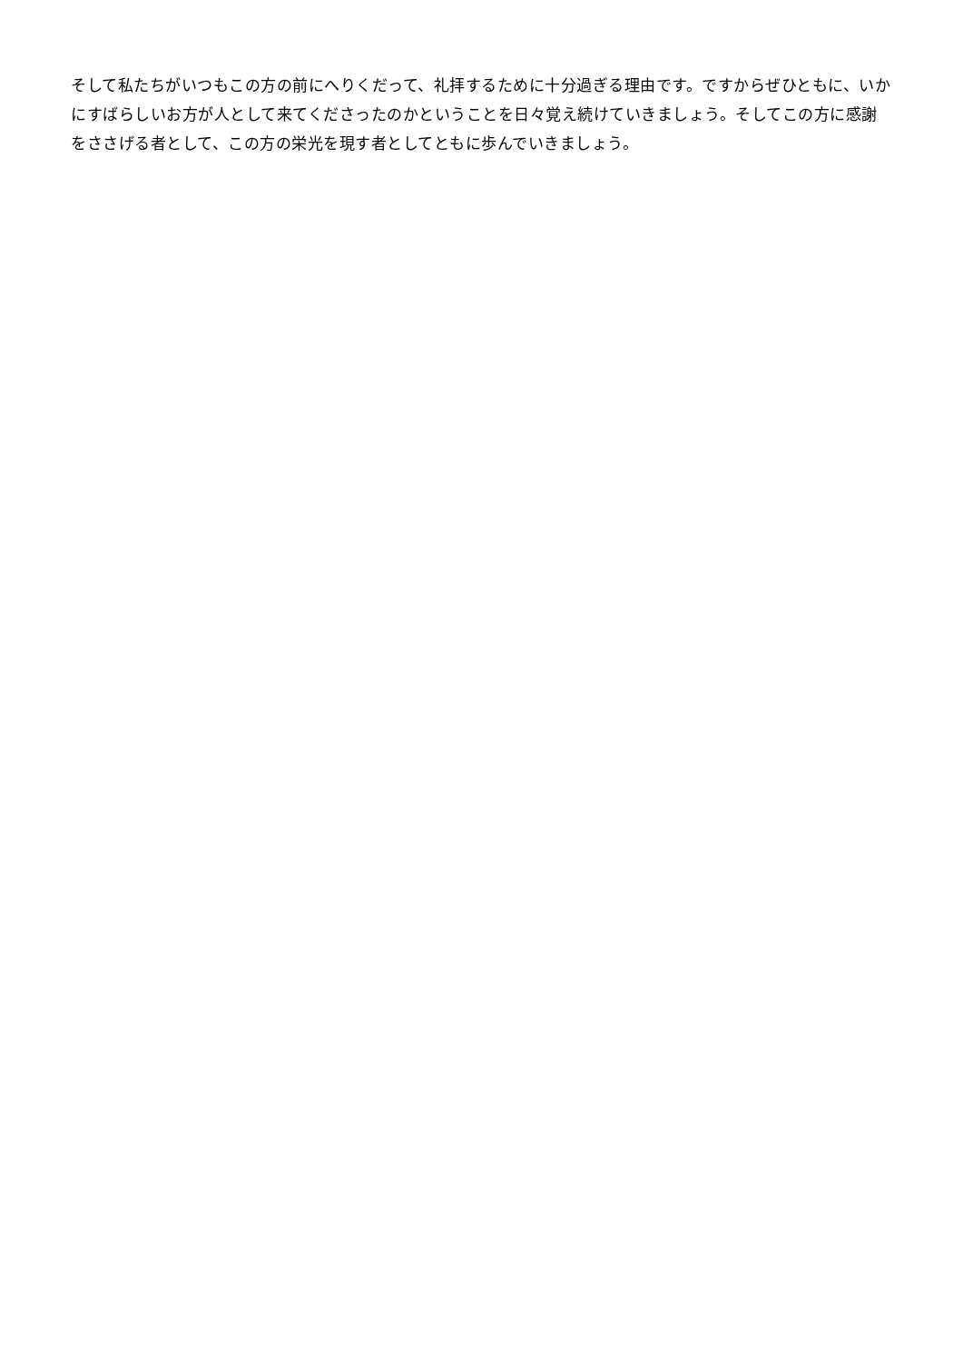そして私たちがいつもこの方の前にへりくだって、礼拝するために十分過ぎる理由です。ですからぜひともに、いかにすばらしいお方が人として来てくださったのかということを日々覚え続けていきましょう。そしてこの方に感謝をささげる者として、この方の栄光を現す者としてともに歩んでいきましょう。